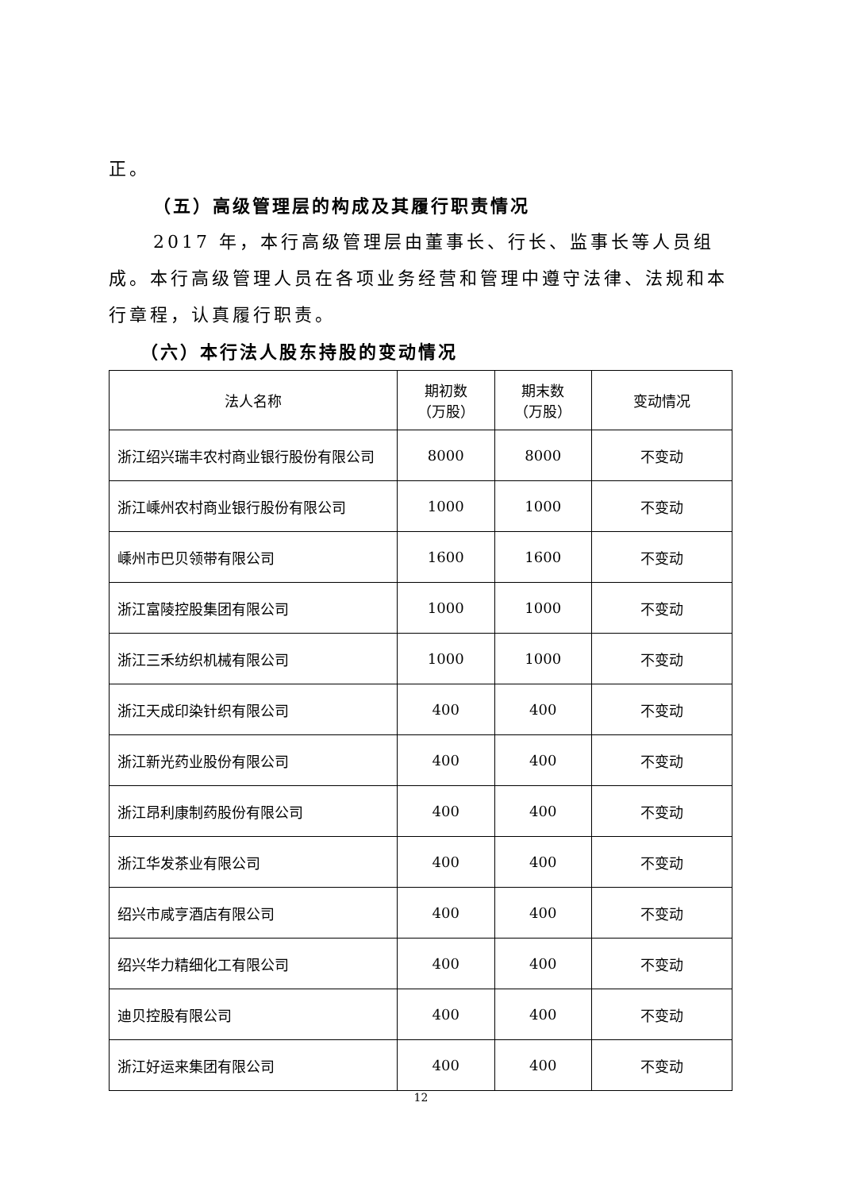正。
（五）高级管理层的构成及其履行职责情况
2017 年，本行高级管理层由董事长、行长、监事长等人员组成。本行高级管理人员在各项业务经营和管理中遵守法律、法规和本行章程，认真履行职责。
（六）本行法人股东持股的变动情况
| 法人名称 | 期初数 （万股） | 期末数 （万股） | 变动情况 |
| --- | --- | --- | --- |
| 浙江绍兴瑞丰农村商业银行股份有限公司 | 8000 | 8000 | 不变动 |
| 浙江嵊州农村商业银行股份有限公司 | 1000 | 1000 | 不变动 |
| 嵊州市巴贝领带有限公司 | 1600 | 1600 | 不变动 |
| 浙江富陵控股集团有限公司 | 1000 | 1000 | 不变动 |
| 浙江三禾纺织机械有限公司 | 1000 | 1000 | 不变动 |
| 浙江天成印染针织有限公司 | 400 | 400 | 不变动 |
| 浙江新光药业股份有限公司 | 400 | 400 | 不变动 |
| 浙江昂利康制药股份有限公司 | 400 | 400 | 不变动 |
| 浙江华发茶业有限公司 | 400 | 400 | 不变动 |
| 绍兴市咸亨酒店有限公司 | 400 | 400 | 不变动 |
| 绍兴华力精细化工有限公司 | 400 | 400 | 不变动 |
| 迪贝控股有限公司 | 400 | 400 | 不变动 |
| 浙江好运来集团有限公司 | 400 | 400 | 不变动 |
12